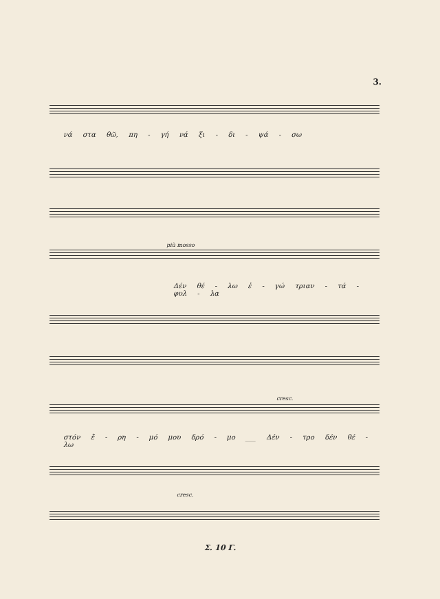3.
νά στα θῶ, πη - γή νά ξι - δι - ψά - σω
più mosso
Δέν θέ - λω ἐ - γώ τριαν - τά - φυλ - λα
cresc.
στόν ἔ - ρη - μό μου δρό - μο ___ Δέν - τρο δέν θέ - λω
cresc.
Σ. 10 Γ.